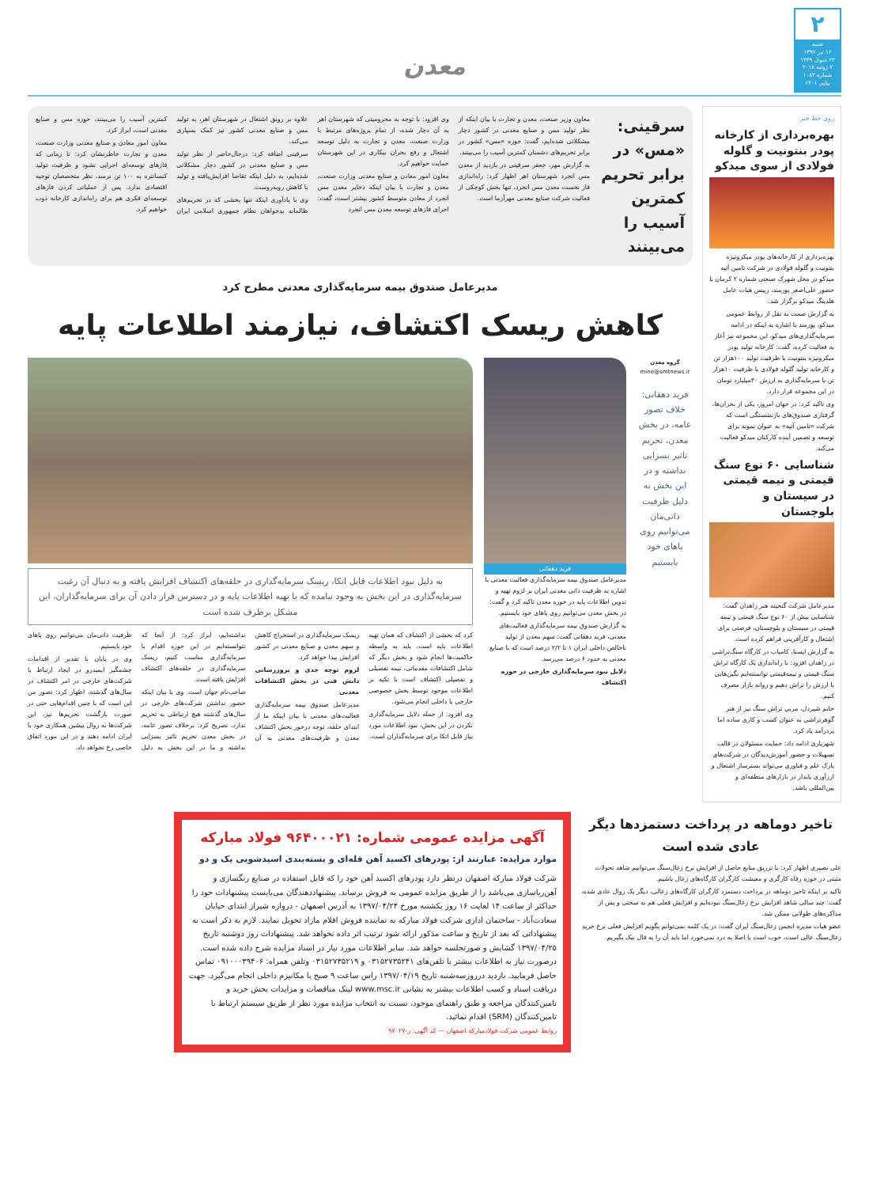۲
شنبه
۱۶ تیر ۱۳۹۷
۲۳ شوال ۱۴۳۹
۷ ژوئیه ۲۰۱۸
شماره ۱۰۸۳
پیاپی ۲۴۰۱
معدن
روی خط خبر
بهره‌برداری از کارخانه پودر بنتونیت و گلوله فولادی از سوی میدکو
بهره‌برداری از کارخانه‌های پودر میکرونیزه بنتونیت و گلوله فولادی در شرکت تامین آتیه میدکو در محل شهرک صنعتی شماره ۲ کرمان با حضور علی‌اصغر پورمند، رییس هیات عامل هلدینگ میدکو برگزار شد.
به گزارش صمت به نقل از روابط عمومی میدکو، پورمند با اشاره به اینکه در ادامه سرمایه‌گذاری‌های میدکو، این مجموعه نیز آغاز به فعالیت کرده، گفت: کارخانه تولید پودر میکرونیزه بنتونیت با ظرفیت تولید ۱۰۰هزار تن و کارخانه تولید گلوله فولادی با ظرفیت ۱۰هزار تن با سرمایه‌گذاری به ارزش ۳۰میلیارد تومان در این مجموعه قرار دارد.
وی تاکید کرد: در جهان امروز، یکی از بحران‌ها، گرفتاری صندوق‌های بازنشستگی است که شرکت «تامین آتیه» به عنوان نمونه برای توسعه و تضمین آینده کارکنان میدکو فعالیت می‌کند.
شناسایی ۶۰ نوع سنگ قیمتی و نیمه قیمتی در سیستان و بلوچستان
مدیرعامل شرکت گنجینه هنر زاهدان گفت: شناسایی بیش از ۶۰ نوع سنگ قیمتی و نیمه قیمتی در سیستان و بلوچستان، فرصتی برای اشتغال و کارآفرینی فراهم کرده است.
به گزارش ایسنا، کامیاب در کارگاه سنگ‌تراشی در زاهدان افزود: با راه‌اندازی یک کارگاه تراش سنگ قیمتی و نیمه‌قیمتی توانسته‌ایم نگین‌هایی با ارزش را تراش دهیم و روانه بازار مصرف کنیم.
خانم شیردل، مربی تراش سنگ نیز از هنر گوهرتراشی به عنوان کسب و کاری ساده اما پردرآمد یاد کرد.
شهریاری ادامه داد: حمایت مسئولان در قالب تسهیلات و حضور آموزش‌دیدگان در شرکت‌های پارک علم و فناوری می‌تواند بسترساز اشتغال و ارزآوری پایدار در بازارهای منطقه‌ای و بین‌المللی باشد.
سرقینی: «مس» در برابر تحریم کمترین آسیب را می‌بینند
معاون وزیر صنعت، معدن و تجارت با بیان اینکه از نظر تولید مس و صنایع معدنی در کشور دچار مشکلاتی شده‌ایم، گفت: حوزه «مس» کشور در برابر تحریم‌های دشمنان کمترین آسیب را می‌بینند.
به گزارش مهر، جعفر سرقینی در بازدید از معدن مس انجرد شهرستان اهر اظهار کرد: راه‌اندازی فاز نخست معدن مس انجرد، تنها بخش کوچکی از فعالیت شرکت صنایع معدنی مهرآزما است.
وی افزود: با توجه به محرومیتی که شهرستان اهر به آن دچار شده، از تمام پروژه‌های مرتبط با وزارت صنعت، معدن و تجارت به دلیل توسعه اشتغال و رفع بحران بیکاری در این شهرستان حمایت خواهیم کرد.
معاون امور معادن و صنایع معدنی وزارت صنعت، معدن و تجارت با بیان اینکه ذخایر معدن مس انجرد از معادن متوسط کشور بیشتر است، گفت: اجرای فازهای توسعه معدن مس انجرد
علاوه بر رونق اشتغال در شهرستان اهر، به تولید مس و صنایع معدنی کشور نیز کمک بسیاری می‌کند.
سرقینی اضافه کرد: درحال‌حاضر از نظر تولید مس و صنایع معدنی در کشور دچار مشکلاتی شده‌ایم، به دلیل اینکه تقاضا افزایش‌یافته و تولید با کاهش روبه‌روست.
وی با یادآوری اینکه تنها بخشی که در تحریم‌های ظالمانه بدخواهان نظام جمهوری اسلامی ایران کمترین آسیب را می‌بینند، حوزه مس و صنایع معدنی است، ابراز کرد.
معاون امور معادن و صنایع معدنی وزارت صنعت، معدن و تجارت خاطرنشان کرد: تا زمانی که فازهای توسعه‌ای اجرایی نشود و ظرفیت تولید کنسانتره به ۱۰۰ تن نرسد، نظر متخصصان توجیه اقتصادی ندارد. پس از عملیاتی کردن فازهای توسعه‌ای فکری هم برای راه‌اندازی کارخانه ذوب خواهیم کرد.
مدیرعامل صندوق بیمه سرمایه‌گذاری معدنی مطرح کرد
کاهش ریسک اکتشاف، نیازمند اطلاعات پایه
گروه معدن
mine@smtnews.ir
فرید دهقانی: خلاف تصور عامه، در بخش معدن، تحریم تاثیر بسزایی نداشته و در این بخش به دلیل ظرفیت ذاتی‌مان می‌توانیم روی پاهای خود بایستیم
فرید دهقانی
مدیرعامل صندوق بیمه سرمایه‌گذاری فعالیت معدنی با اشاره به ظرفیت ذاتی معدنی ایران بر لزوم تهیه و تدوین اطلاعات پایه در حوزه معدن تاکید کرد و گفت: در بخش معدن می‌توانیم روی پاهای خود بایستیم.
به گزارش صندوق بیمه سرمایه‌گذاری فعالیت‌های معدنی، فرید دهقانی گفت: سهم معدن از تولید ناخالص داخلی ایران ۱ تا ۲/۲ درصد است که با صنایع معدنی به حدود ۶ درصد می‌رسد.
دلایل نبود سرمایه‌گذاری خارجی در حوزه اکتشاف
به دلیل نبود اطلاعات قابل اتکا، ریسک سرمایه‌گذاری در حلقه‌های اکتشاف افزایش یافته و به دنبال آن رغبت سرمایه‌گذاری در این بخش به وجود نیامده که با تهیه اطلاعات پایه و در دسترس قرار دادن آن برای سرمایه‌گذاران، این مشکل برطرف شده است
کرد که بخشی از اکتشاف که همان تهیه اطلاعات پایه است، باید به واسطه حاکمیت‌ها انجام شود و بخش دیگر که شامل اکتشافات مقدماتی، نیمه تفصیلی و تفصیلی اکتشاف است با تکیه بر اطلاعات موجود توسط بخش خصوصی خارجی یا داخلی انجام می‌شود.
وی افزود: از جمله دلایل سرمایه‌گذاری نکردن در این بخش، نبود اطلاعات مورد نیاز قابل اتکا برای سرمایه‌گذاران است.
ریسک سرمایه‌گذاری در استخراج کاهش و سهم معدن و صنایع معدنی در کشور افزایش پیدا خواهد کرد.
لزوم توجه جدی و بروزرسانی دانش فنی در بخش اکتشافات معدنی
مدیرعامل صندوق بیمه سرمایه‌گذاری فعالیت‌های معدنی با بیان اینکه ما از ابتدای حلقه، توجه درخور بخش اکتشاف معدن و ظرفیت‌های معدنی به آن نداشته‌ایم، ابراز کرد: از آنجا که نتوانسته‌ایم در این حوزه اقدام با سرمایه‌گذاری مناسب کنیم، ریسک سرمایه‌گذاری در حلقه‌های اکتشاف افزایش یافته است.
صاحب‌نام جهان است. وی با بیان اینکه حضور نداشتن شرکت‌های خارجی در سال‌های گذشته هیچ ارتباطی به تحریم ندارد، تصریح کرد: برخلاف تصور عامه، در بخش معدن تحریم تاثیر بسزایی نداشته و ما در این بخش به دلیل ظرفیت ذاتی‌مان می‌توانیم روی پاهای خود بایستیم.
وی در پایان با تقدیر از اقدامات چشمگیر ایمیدرو در ایجاد ارتباط با شرکت‌های خارجی در امر اکتشاف در سال‌های گذشته، اظهار کرد: تصور من این است که با چنین اقدام‌هایی حتی در صورت بازگشت تحریم‌ها نیز، این شرکت‌ها به روال پیشین همکاری خود با ایران ادامه دهند و در این مورد اتفاق خاصی رخ نخواهد داد.
تاخیر دوماهه در پرداخت دستمزدها دیگر عادی شده است
علی نصیری اظهار کرد: با تزریق منابع حاصل از افزایش نرخ زغال‌سنگ می‌توانیم شاهد تحولات مثبتی در حوزه رفاه کارگری و معیشت کارگران کارگاه‌های زغال باشیم.
تاکید بر اینکه تاخیر دوماهه در پرداخت دستمزد کارگران کارگاه‌های زغالی، دیگر یک روال عادی شده، گفت: چند سالی شاهد افزایش نرخ زغال‌سنگ نبوده‌ایم و افزایش فعلی هم به سختی و پس از مذاکره‌های طولانی ممکن شد.
عضو هیات مدیره انجمن زغال‌سنگ ایران گفت: در یک کلمه نمی‌توانم بگویم افزایش فعلی نرخ خرید زغال‌سنگ عالی است، خوب است یا اصلا به درد نمی‌خورد اما باید آن را به فال نیک بگیریم.
آگهی مزایده عمومی شماره: ۹۶۴۰۰۰۲۱ فولاد مبارکه
موارد مزایده: عبارتند از: پودرهای اکسید آهن فله‌ای و بسته‌بندی اسیدشویی یک و دو
شرکت فولاد مبارکه اصفهان درنظر دارد پودرهای اکسید آهن خود را که قابل استفاده در صنایع رنگسازی و آهن‌رباسازی می‌باشد را از طریق مزایده عمومی به فروش برساند. پیشنهاددهندگان می‌بایست پیشنهادات خود را حداکثر از ساعت ۱۴ لغایت ۱۶ روز یکشنبه مورخ ۱۳۹۷/۰۴/۲۴ به آدرس اصفهان - دروازه شیراز ابتدای خیابان سعادت‌آباد - ساختمان اداری شرکت فولاد مبارکه به نماینده فروش اقلام مازاد تحویل نمایند. لازم به ذکر است به پیشنهاداتی که بعد از تاریخ و ساعت مذکور ارائه شود ترتیب اثر داده نخواهد شد. پیشنهادات روز دوشنبه تاریخ ۱۳۹۷/۰۴/۲۵ گشایش و صورتجلسه خواهد شد. سایر اطلاعات مورد نیاز در اسناد مزایده شرح داده شده است. درصورت نیاز به اطلاعات بیشتر با تلفن‌های ۰۳۱۵۲۷۳۵۲۴۱ و ۰۳۱۵۲۷۳۵۲۱۹ وتلفن همراه: ۰۹۱۰۰۰۳۹۴۰۶ تماس حاصل فرمایید. بازدید درروزسه‌شنبه تاریخ ۱۳۹۷/۰۴/۱۹ راس ساعت ۹ صبح با مکانیزم داخلی انجام می‌گیرد. جهت دریافت اسناد و کسب اطلاعات بیشتر به نشانی www.msc.ir لینک مناقصات و مزایدات بخش خرید و تامین‌کنندگان مراجعه و طبق راهنمای موجود، نسبت به انتخاب مزایده مورد نظر از طریق سیستم ارتباط با تامین‌کنندگان (SRM) اقدام نمائید.
روابط عمومی شرکت فولادمبارکه اصفهان — کد آگهی: ر-۹۷۰۲۷